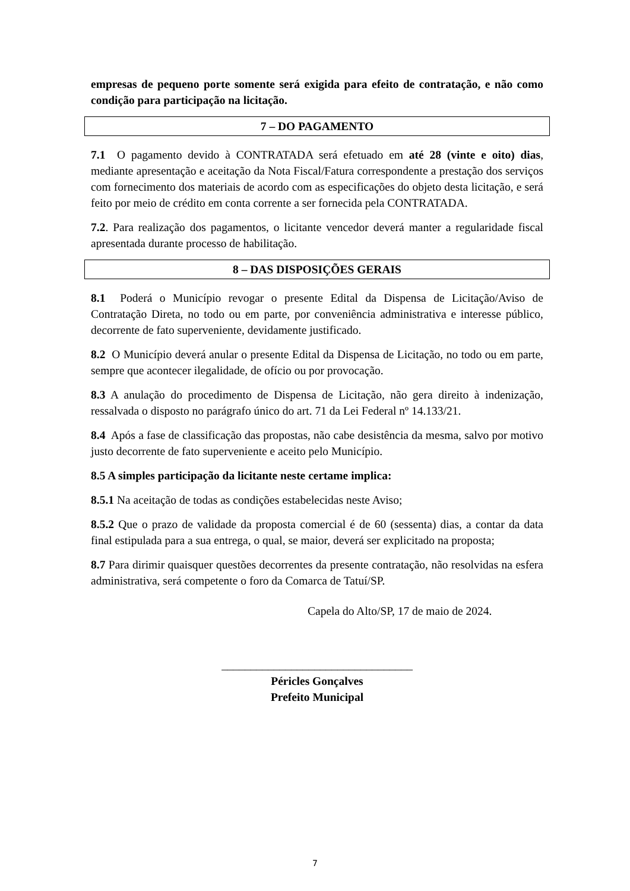empresas de pequeno porte somente será exigida para efeito de contratação, e não como condição para participação na licitação.
7 – DO PAGAMENTO
7.1 O pagamento devido à CONTRATADA será efetuado em até 28 (vinte e oito) dias, mediante apresentação e aceitação da Nota Fiscal/Fatura correspondente a prestação dos serviços com fornecimento dos materiais de acordo com as especificações do objeto desta licitação, e será feito por meio de crédito em conta corrente a ser fornecida pela CONTRATADA.
7.2. Para realização dos pagamentos, o licitante vencedor deverá manter a regularidade fiscal apresentada durante processo de habilitação.
8 – DAS DISPOSIÇÕES GERAIS
8.1 Poderá o Município revogar o presente Edital da Dispensa de Licitação/Aviso de Contratação Direta, no todo ou em parte, por conveniência administrativa e interesse público, decorrente de fato superveniente, devidamente justificado.
8.2 O Município deverá anular o presente Edital da Dispensa de Licitação, no todo ou em parte, sempre que acontecer ilegalidade, de ofício ou por provocação.
8.3 A anulação do procedimento de Dispensa de Licitação, não gera direito à indenização, ressalvada o disposto no parágrafo único do art. 71 da Lei Federal nº 14.133/21.
8.4 Após a fase de classificação das propostas, não cabe desistência da mesma, salvo por motivo justo decorrente de fato superveniente e aceito pelo Município.
8.5 A simples participação da licitante neste certame implica:
8.5.1 Na aceitação de todas as condições estabelecidas neste Aviso;
8.5.2 Que o prazo de validade da proposta comercial é de 60 (sessenta) dias, a contar da data final estipulada para a sua entrega, o qual, se maior, deverá ser explicitado na proposta;
8.7 Para dirimir quaisquer questões decorrentes da presente contratação, não resolvidas na esfera administrativa, será competente o foro da Comarca de Tatuí/SP.
Capela do Alto/SP, 17 de maio de 2024.
_________________________________
Péricles Gonçalves
Prefeito Municipal
7